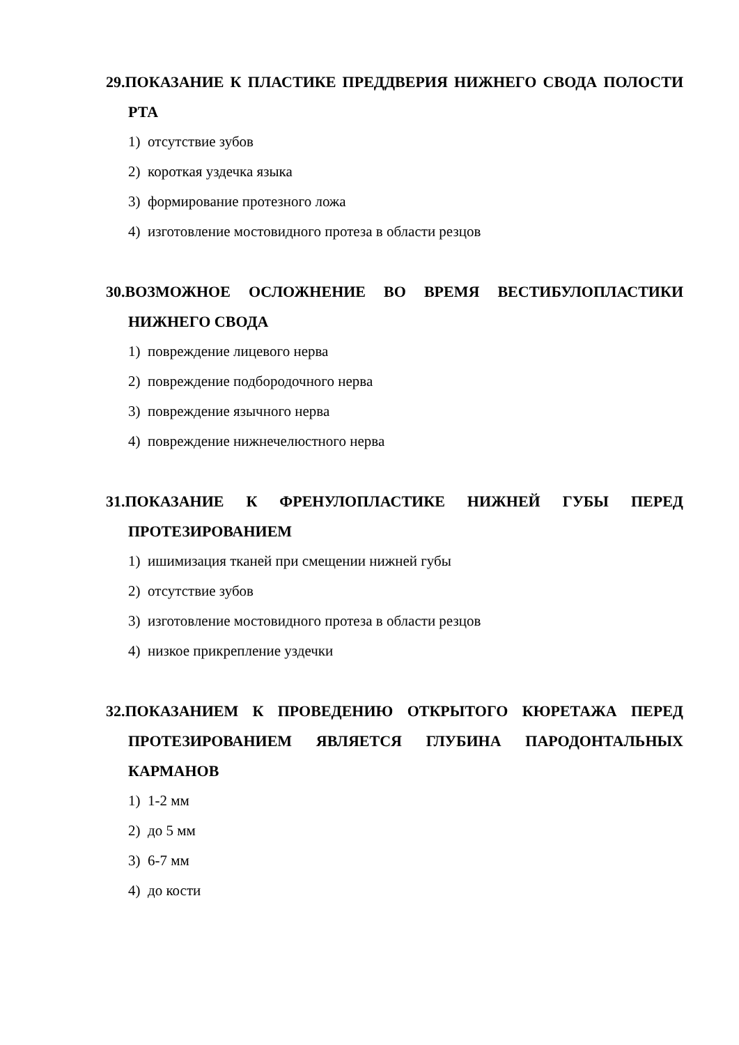29.ПОКАЗАНИЕ К ПЛАСТИКЕ ПРЕДДВЕРИЯ НИЖНЕГО СВОДА ПОЛОСТИ РТА
1) отсутствие зубов
2) короткая уздечка языка
3) формирование протезного ложа
4) изготовление мостовидного протеза в области резцов
30.ВОЗМОЖНОЕ ОСЛОЖНЕНИЕ ВО ВРЕМЯ ВЕСТИБУЛОПЛАСТИКИ НИЖНЕГО СВОДА
1) повреждение лицевого нерва
2) повреждение подбородочного нерва
3) повреждение язычного нерва
4) повреждение нижнечелюстного нерва
31.ПОКАЗАНИЕ К ФРЕНУЛОПЛАСТИКЕ НИЖНЕЙ ГУБЫ ПЕРЕД ПРОТЕЗИРОВАНИЕМ
1) ишимизация тканей при смещении нижней губы
2) отсутствие зубов
3) изготовление мостовидного протеза в области резцов
4) низкое прикрепление уздечки
32.ПОКАЗАНИЕМ К ПРОВЕДЕНИЮ ОТКРЫТОГО КЮРЕТАЖА ПЕРЕД ПРОТЕЗИРОВАНИЕМ ЯВЛЯЕТСЯ ГЛУБИНА ПАРОДОНТАЛЬНЫХ КАРМАНОВ
1) 1-2 мм
2) до 5 мм
3) 6-7 мм
4) до кости